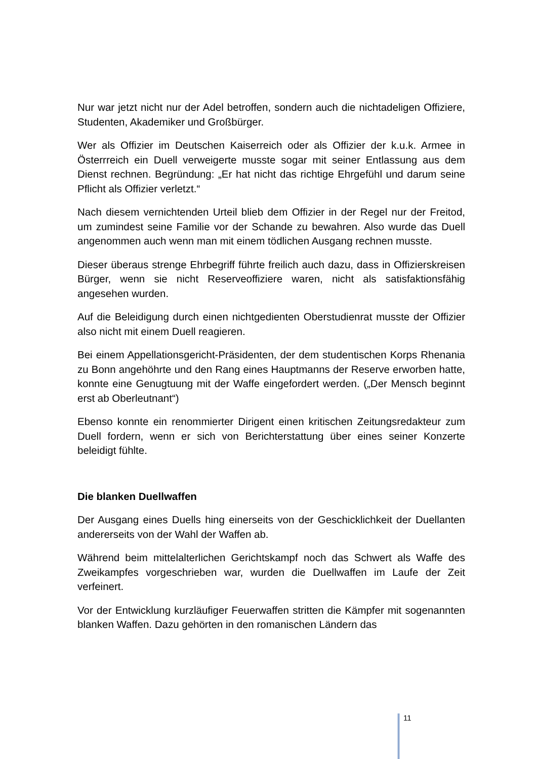Nur war jetzt nicht nur der Adel betroffen, sondern auch die nichtadeligen Offiziere, Studenten, Akademiker und Großbürger.
Wer als Offizier im Deutschen Kaiserreich oder als Offizier der k.u.k. Armee in Österrreich ein Duell verweigerte musste sogar mit seiner Entlassung aus dem Dienst rechnen. Begründung: „Er hat nicht das richtige Ehrgefühl und darum seine Pflicht als Offizier verletzt.“
Nach diesem vernichtenden Urteil blieb dem Offizier in der Regel nur der Freitod, um zumindest seine Familie vor der Schande zu bewahren. Also wurde das Duell angenommen auch wenn man mit einem tödlichen Ausgang rechnen musste.
Dieser überaus strenge Ehrbegriff führte freilich auch dazu, dass in Offizierskreisen Bürger, wenn sie nicht Reserveoffiziere waren, nicht als satisfaktionsfähig angesehen wurden.
Auf die Beleidigung durch einen nichtgedienten Oberstudienrat musste der Offizier also nicht mit einem Duell reagieren.
Bei einem Appellationsgericht-Präsidenten, der dem studentischen Korps Rhenania zu Bonn angehöhrte und den Rang eines Hauptmanns der Reserve erworben hatte, konnte eine Genugtuung mit der Waffe eingefordert werden. („Der Mensch beginnt erst ab Oberleutnant“)
Ebenso konnte ein renommierter Dirigent einen kritischen Zeitungsredakteur zum Duell fordern, wenn er sich von Berichterstattung über eines seiner Konzerte beleidigt fühlte.
Die blanken Duellwaffen
Der Ausgang eines Duells hing einerseits von der Geschicklichkeit der Duellanten andererseits von der Wahl der Waffen ab.
Während beim mittelalterlichen Gerichtskampf noch das Schwert als Waffe des Zweikampfes vorgeschrieben war, wurden die Duellwaffen im Laufe der Zeit verfeinert.
Vor der Entwicklung kurzläufiger Feuerwaffen stritten die Kämpfer mit sogenannten blanken Waffen. Dazu gehörten in den romanischen Ländern das
11